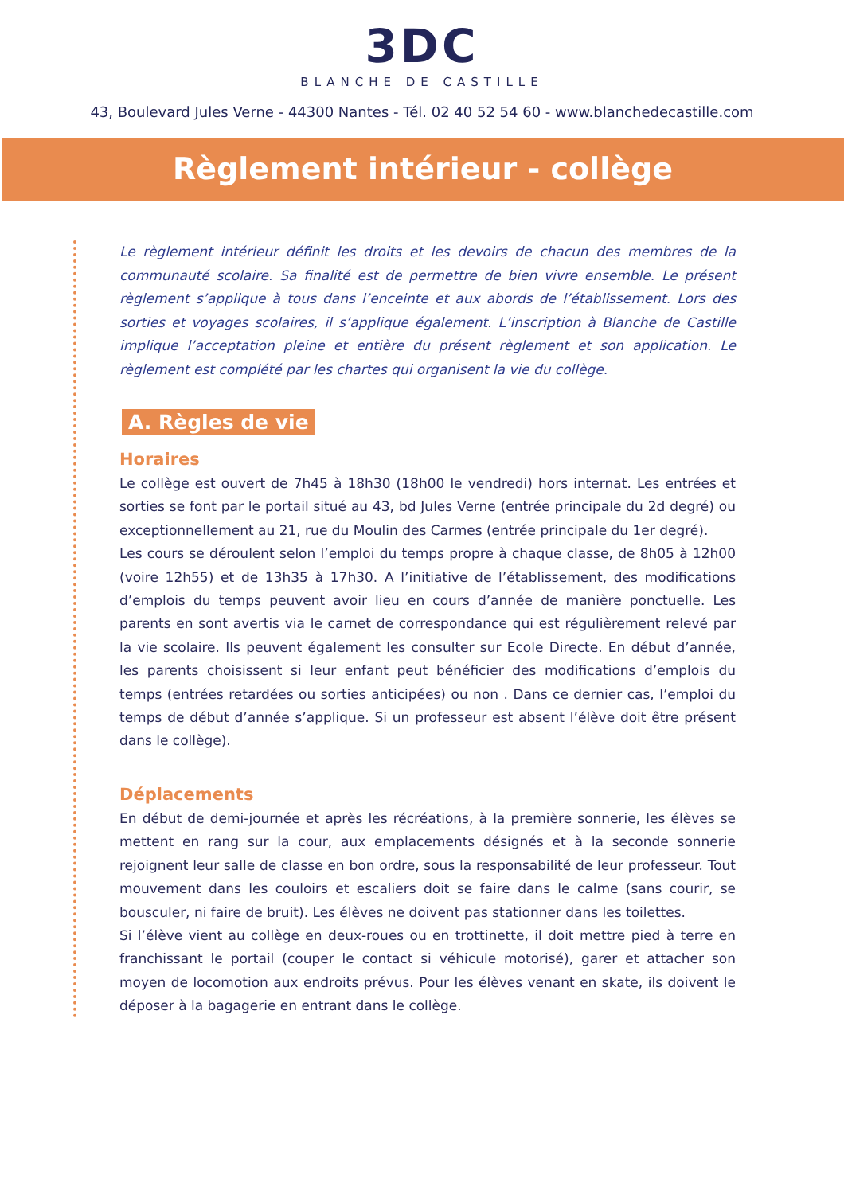3DC
BLANCHE DE CASTILLE
43, Boulevard Jules Verne - 44300 Nantes - Tél. 02 40 52 54 60 - www.blanchedecastille.com
Règlement intérieur - collège
Le règlement intérieur définit les droits et les devoirs de chacun des membres de la communauté scolaire. Sa finalité est de permettre de bien vivre ensemble. Le présent règlement s’applique à tous dans l’enceinte et aux abords de l’établissement. Lors des sorties et voyages scolaires, il s’applique également. L’inscription à Blanche de Castille implique l’acceptation pleine et entière du présent règlement et son application. Le règlement est complété par les chartes qui organisent la vie du collège.
A. Règles de vie
Horaires
Le collège est ouvert de 7h45 à 18h30 (18h00 le vendredi) hors internat. Les entrées et sorties se font par le portail situé au 43, bd Jules Verne (entrée principale du 2d degré) ou exceptionnellement au 21, rue du Moulin des Carmes (entrée principale du 1er degré).
Les cours se déroulent selon l’emploi du temps propre à chaque classe, de 8h05 à 12h00 (voire 12h55) et de 13h35 à 17h30. A l’initiative de l’établissement, des modifications d’emplois du temps peuvent avoir lieu en cours d’année de manière ponctuelle. Les parents en sont avertis via le carnet de correspondance qui est régulièrement relevé par la vie scolaire. Ils peuvent également les consulter sur Ecole Directe. En début d’année, les parents choisissent si leur enfant peut bénéficier des modifications d’emplois du temps (entrées retardées ou sorties anticipées) ou non . Dans ce dernier cas, l’emploi du temps de début d’année s’applique. Si un professeur est absent l’élève doit être présent dans le collège).
Déplacements
En début de demi-journée et après les récréations, à la première sonnerie, les élèves se mettent en rang sur la cour, aux emplacements désignés et à la seconde sonnerie rejoignent leur salle de classe en bon ordre, sous la responsabilité de leur professeur. Tout mouvement dans les couloirs et escaliers doit se faire dans le calme (sans courir, se bousculer, ni faire de bruit). Les élèves ne doivent pas stationner dans les toilettes.
Si l’élève vient au collège en deux-roues ou en trottinette, il doit mettre pied à terre en franchissant le portail (couper le contact si véhicule motorisé), garer et attacher son moyen de locomotion aux endroits prévus. Pour les élèves venant en skate, ils doivent le déposer à la bagagerie en entrant dans le collège.